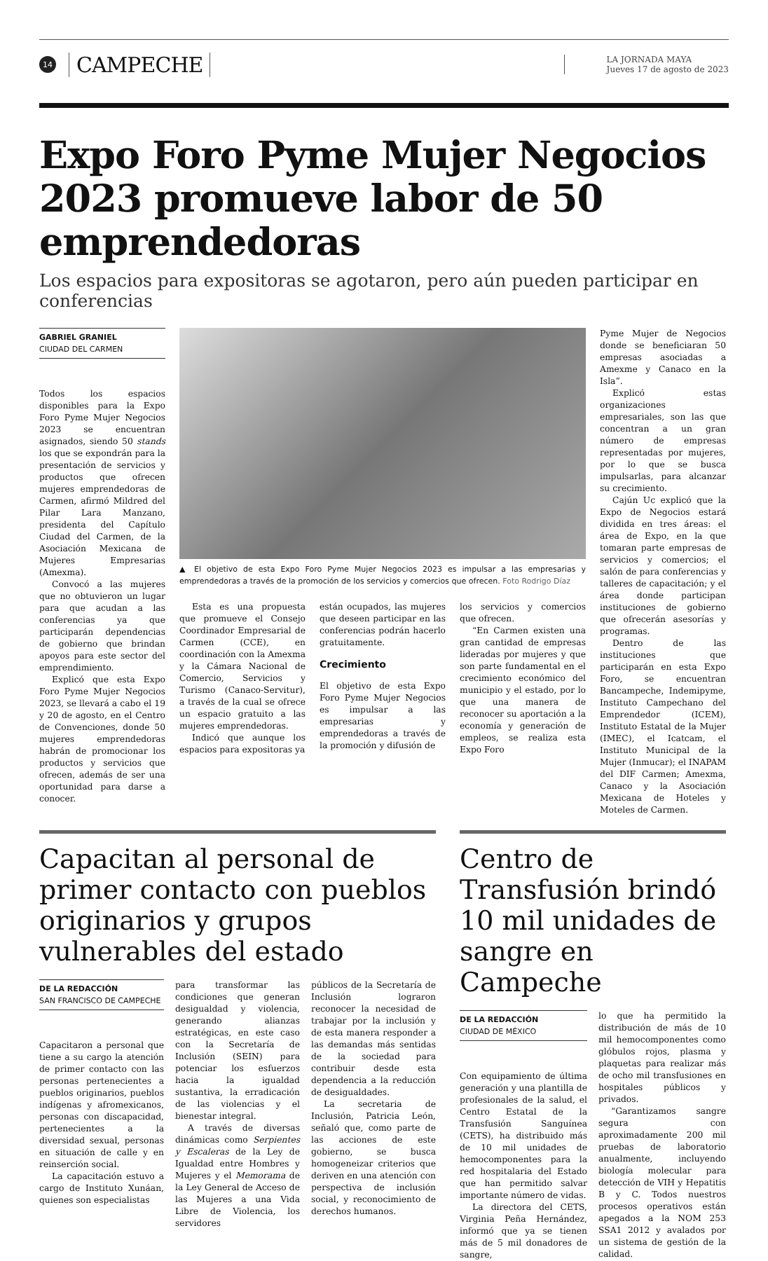14 CAMPECHE
LA JORNADA MAYA
Jueves 17 de agosto de 2023
Expo Foro Pyme Mujer Negocios 2023 promueve labor de 50 emprendedoras
Los espacios para expositoras se agotaron, pero aún pueden participar en conferencias
GABRIEL GRANIEL
CIUDAD DEL CARMEN
Todos los espacios disponibles para la Expo Foro Pyme Mujer Negocios 2023 se encuentran asignados, siendo 50 stands los que se expondrán para la presentación de servicios y productos que ofrecen mujeres emprendedoras de Carmen, afirmó Mildred del Pilar Lara Manzano, presidenta del Capítulo Ciudad del Carmen, de la Asociación Mexicana de Mujeres Empresarias (Amexma).
Convocó a las mujeres que no obtuvieron un lugar para que acudan a las conferencias ya que participarán dependencias de gobierno que brindan apoyos para este sector del emprendimiento.
Explicó que esta Expo Foro Pyme Mujer Negocios 2023, se llevará a cabo el 19 y 20 de agosto, en el Centro de Convenciones, donde 50 mujeres emprendedoras habrán de promocionar los productos y servicios que ofrecen, además de ser una oportunidad para darse a conocer.
▲ El objetivo de esta Expo Foro Pyme Mujer Negocios 2023 es impulsar a las empresarias y emprendedoras a través de la promoción de los servicios y comercios que ofrecen. Foto Rodrigo Díaz
Esta es una propuesta que promueve el Consejo Coordinador Empresarial de Carmen (CCE), en coordinación con la Amexma y la Cámara Nacional de Comercio, Servicios y Turismo (Canaco-Servitur), a través de la cual se ofrece un espacio gratuito a las mujeres emprendedoras.
Indicó que aunque los espacios para expositoras ya
están ocupados, las mujeres que deseen participar en las conferencias podrán hacerlo gratuitamente.
Crecimiento
El objetivo de esta Expo Foro Pyme Mujer Negocios es impulsar a las empresarias y emprendedoras a través de la promoción y difusión de
los servicios y comercios que ofrecen.
“En Carmen existen una gran cantidad de empresas lideradas por mujeres y que son parte fundamental en el crecimiento económico del municipio y el estado, por lo que una manera de reconocer su aportación a la economía y generación de empleos, se realiza esta Expo Foro
Pyme Mujer de Negocios donde se beneficiaran 50 empresas asociadas a Amexme y Canaco en la Isla”.
Explicó estas organizaciones empresariales, son las que concentran a un gran número de empresas representadas por mujeres, por lo que se busca impulsarlas, para alcanzar su crecimiento.
Cajún Uc explicó que la Expo de Negocios estará dividida en tres áreas: el área de Expo, en la que tomaran parte empresas de servicios y comercios; el salón de para conferencias y talleres de capacitación; y el área donde participan instituciones de gobierno que ofrecerán asesorías y programas.
Dentro de las instituciones que participarán en esta Expo Foro, se encuentran Bancampeche, Indemipyme, Instituto Campechano del Emprendedor (ICEM), Instituto Estatal de la Mujer (IMEC), el Icatcam, el Instituto Municipal de la Mujer (Inmucar); el INAPAM del DIF Carmen; Amexma, Canaco y la Asociación Mexicana de Hoteles y Moteles de Carmen.
Capacitan al personal de primer contacto con pueblos originarios y grupos vulnerables del estado
DE LA REDACCIÓN
SAN FRANCISCO DE CAMPECHE
Capacitaron a personal que tiene a su cargo la atención de primer contacto con las personas pertenecientes a pueblos originarios, pueblos indígenas y afromexicanos, personas con discapacidad, pertenecientes a la diversidad sexual, personas en situación de calle y en reinserción social.
La capacitación estuvo a cargo de Instituto Xunáan, quienes son especialistas
para transformar las condiciones que generan desigualdad y violencia, generando alianzas estratégicas, en este caso con la Secretaría de Inclusión (SEIN) para potenciar los esfuerzos hacia la igualdad sustantiva, la erradicación de las violencias y el bienestar integral.
A través de diversas dinámicas como Serpientes y Escaleras de la Ley de Igualdad entre Hombres y Mujeres y el Memorama de la Ley General de Acceso de las Mujeres a una Vida Libre de Violencia, los servidores
públicos de la Secretaría de Inclusión lograron reconocer la necesidad de trabajar por la inclusión y de esta manera responder a las demandas más sentidas de la sociedad para contribuir desde esta dependencia a la reducción de desigualdades.
La secretaria de Inclusión, Patricia León, señaló que, como parte de las acciones de este gobierno, se busca homogeneizar criterios que deriven en una atención con perspectiva de inclusión social, y reconocimiento de derechos humanos.
Centro de Transfusión brindó 10 mil unidades de sangre en Campeche
DE LA REDACCIÓN
CIUDAD DE MÉXICO
Con equipamiento de última generación y una plantilla de profesionales de la salud, el Centro Estatal de la Transfusión Sanguínea (CETS), ha distribuido más de 10 mil unidades de hemocomponentes para la red hospitalaria del Estado que han permitido salvar importante número de vidas.
La directora del CETS, Virginia Peña Hernández, informó que ya se tienen más de 5 mil donadores de sangre,
lo que ha permitido la distribución de más de 10 mil hemocomponentes como glóbulos rojos, plasma y plaquetas para realizar más de ocho mil transfusiones en hospitales públicos y privados.
“Garantizamos sangre segura con aproximadamente 200 mil pruebas de laboratorio anualmente, incluyendo biología molecular para detección de VIH y Hepatitis B y C. Todos nuestros procesos operativos están apegados a la NOM 253 SSA1 2012 y avalados por un sistema de gestión de la calidad.